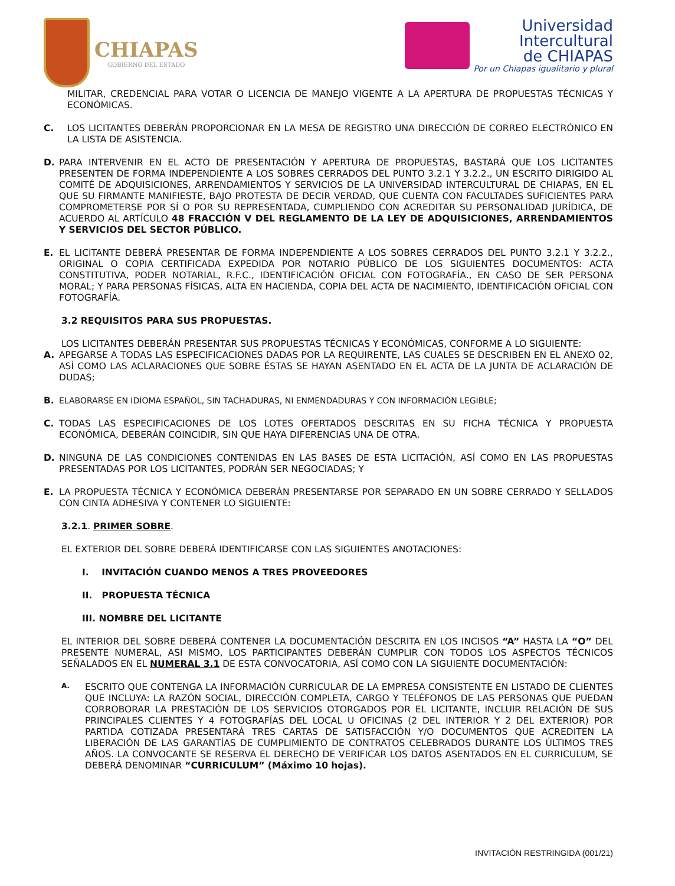CHIAPAS
GOBIERNO DEL ESTADO
Universidad
Intercultural
de CHIAPAS
Por un Chiapas igualitario y plural
MILITAR, CREDENCIAL PARA VOTAR O LICENCIA DE MANEJO VIGENTE A LA APERTURA DE PROPUESTAS TÉCNICAS Y ECONÓMICAS.
C.
LOS LICITANTES DEBERÁN PROPORCIONAR EN LA MESA DE REGISTRO UNA DIRECCIÓN DE CORREO ELECTRÓNICO EN LA LISTA DE ASISTENCIA.
D.
PARA INTERVENIR EN EL ACTO DE PRESENTACIÓN Y APERTURA DE PROPUESTAS, BASTARÁ QUE LOS LICITANTES PRESENTEN DE FORMA INDEPENDIENTE A LOS SOBRES CERRADOS DEL PUNTO 3.2.1 Y 3.2.2., UN ESCRITO DIRIGIDO AL COMITÉ DE ADQUISICIONES, ARRENDAMIENTOS Y SERVICIOS DE LA UNIVERSIDAD INTERCULTURAL DE CHIAPAS, EN EL QUE SU FIRMANTE MANIFIESTE, BAJO PROTESTA DE DECIR VERDAD, QUE CUENTA CON FACULTADES SUFICIENTES PARA COMPROMETERSE POR SÍ O POR SU REPRESENTADA, CUMPLIENDO CON ACREDITAR SU PERSONALIDAD JURÍDICA, DE ACUERDO AL ARTÍCULO 48 FRACCIÓN V DEL REGLAMENTO DE LA LEY DE ADQUISICIONES, ARRENDAMIENTOS Y SERVICIOS DEL SECTOR PÚBLICO.
E.
EL LICITANTE DEBERÁ PRESENTAR DE FORMA INDEPENDIENTE A LOS SOBRES CERRADOS DEL PUNTO 3.2.1 Y 3.2.2., ORIGINAL O COPIA CERTIFICADA EXPEDIDA POR NOTARIO PÚBLICO DE LOS SIGUIENTES DOCUMENTOS: ACTA CONSTITUTIVA, PODER NOTARIAL, R.F.C., IDENTIFICACIÓN OFICIAL CON FOTOGRAFÍA., EN CASO DE SER PERSONA MORAL; Y PARA PERSONAS FÍSICAS, ALTA EN HACIENDA, COPIA DEL ACTA DE NACIMIENTO, IDENTIFICACIÓN OFICIAL CON FOTOGRAFÍA.
3.2 REQUISITOS PARA SUS PROPUESTAS.
LOS LICITANTES DEBERÁN PRESENTAR SUS PROPUESTAS TÉCNICAS Y ECONÓMICAS, CONFORME A LO SIGUIENTE:
A.
APEGARSE A TODAS LAS ESPECIFICACIONES DADAS POR LA REQUIRENTE, LAS CUALES SE DESCRIBEN EN EL ANEXO 02, ASÍ COMO LAS ACLARACIONES QUE SOBRE ÉSTAS SE HAYAN ASENTADO EN EL ACTA DE LA JUNTA DE ACLARACIÓN DE DUDAS;
B.
ELABORARSE EN IDIOMA ESPAÑOL, SIN TACHADURAS, NI ENMENDADURAS Y CON INFORMACIÓN LEGIBLE;
C.
TODAS LAS ESPECIFICACIONES DE LOS LOTES OFERTADOS DESCRITAS EN SU FICHA TÉCNICA Y PROPUESTA ECONÓMICA, DEBERÁN COINCIDIR, SIN QUE HAYA DIFERENCIAS UNA DE OTRA.
D.
NINGUNA DE LAS CONDICIONES CONTENIDAS EN LAS BASES DE ESTA LICITACIÓN, ASÍ COMO EN LAS PROPUESTAS PRESENTADAS POR LOS LICITANTES, PODRÁN SER NEGOCIADAS; Y
E.
LA PROPUESTA TÉCNICA Y ECONÓMICA DEBERÁN PRESENTARSE POR SEPARADO EN UN SOBRE CERRADO Y SELLADOS CON CINTA ADHESIVA Y CONTENER LO SIGUIENTE:
3.2.1. PRIMER SOBRE.
EL EXTERIOR DEL SOBRE DEBERÁ IDENTIFICARSE CON LAS SIGUIENTES ANOTACIONES:
I. INVITACIÓN CUANDO MENOS A TRES PROVEEDORES
II. PROPUESTA TÉCNICA
III. NOMBRE DEL LICITANTE
EL INTERIOR DEL SOBRE DEBERÁ CONTENER LA DOCUMENTACIÓN DESCRITA EN LOS INCISOS “A” HASTA LA “O” DEL PRESENTE NUMERAL, ASI MISMO, LOS PARTICIPANTES DEBERÁN CUMPLIR CON TODOS LOS ASPECTOS TÉCNICOS SEÑALADOS EN EL NUMERAL 3.1 DE ESTA CONVOCATORIA, ASÍ COMO CON LA SIGUIENTE DOCUMENTACIÓN:
A.
ESCRITO QUE CONTENGA LA INFORMACIÓN CURRICULAR DE LA EMPRESA CONSISTENTE EN LISTADO DE CLIENTES QUE INCLUYA: LA RAZÓN SOCIAL, DIRECCIÓN COMPLETA, CARGO Y TELÉFONOS DE LAS PERSONAS QUE PUEDAN CORROBORAR LA PRESTACIÓN DE LOS SERVICIOS OTORGADOS POR EL LICITANTE, INCLUIR RELACIÓN DE SUS PRINCIPALES CLIENTES Y 4 FOTOGRAFÍAS DEL LOCAL U OFICINAS (2 DEL INTERIOR Y 2 DEL EXTERIOR) POR PARTIDA COTIZADA PRESENTARÁ TRES CARTAS DE SATISFACCIÓN Y/O DOCUMENTOS QUE ACREDITEN LA LIBERACIÓN DE LAS GARANTÍAS DE CUMPLIMIENTO DE CONTRATOS CELEBRADOS DURANTE LOS ÚLTIMOS TRES AÑOS. LA CONVOCANTE SE RESERVA EL DERECHO DE VERIFICAR LOS DATOS ASENTADOS EN EL CURRICULUM, SE DEBERÁ DENOMINAR “CURRICULUM” (Máximo 10 hojas).
INVITACIÓN RESTRINGIDA (001/21)